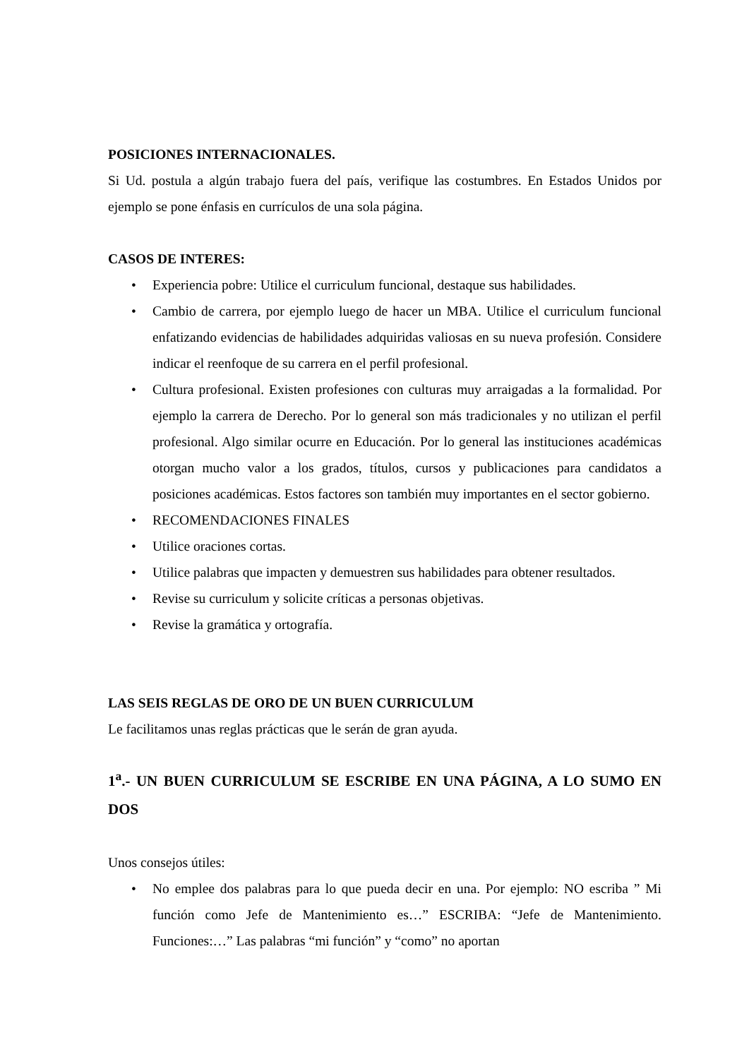POSICIONES INTERNACIONALES.
Si Ud. postula a algún trabajo fuera del país, verifique las costumbres. En Estados Unidos por ejemplo se pone énfasis en currículos de una sola página.
CASOS DE INTERES:
• Experiencia pobre: Utilice el curriculum funcional, destaque sus habilidades.
• Cambio de carrera, por ejemplo luego de hacer un MBA. Utilice el curriculum funcional enfatizando evidencias de habilidades adquiridas valiosas en su nueva profesión. Considere indicar el reenfoque de su carrera en el perfil profesional.
• Cultura profesional. Existen profesiones con culturas muy arraigadas a la formalidad. Por ejemplo la carrera de Derecho. Por lo general son más tradicionales y no utilizan el perfil profesional. Algo similar ocurre en Educación. Por lo general las instituciones académicas otorgan mucho valor a los grados, títulos, cursos y publicaciones para candidatos a posiciones académicas. Estos factores son también muy importantes en el sector gobierno.
• RECOMENDACIONES FINALES
• Utilice oraciones cortas.
• Utilice palabras que impacten y demuestren sus habilidades para obtener resultados.
• Revise su curriculum y solicite críticas a personas objetivas.
• Revise la gramática y ortografía.
LAS SEIS REGLAS DE ORO DE UN BUEN CURRICULUM
Le facilitamos unas reglas prácticas que le serán de gran ayuda.
1<sup>a</sup>.- UN BUEN CURRICULUM SE ESCRIBE EN UNA PÁGINA, A LO SUMO EN DOS
Unos consejos útiles:
• No emplee dos palabras para lo que pueda decir en una. Por ejemplo: NO escriba ” Mi función como Jefe de Mantenimiento es…” ESCRIBA: “Jefe de Mantenimiento. Funciones:…” Las palabras “mi función” y “como” no aportan